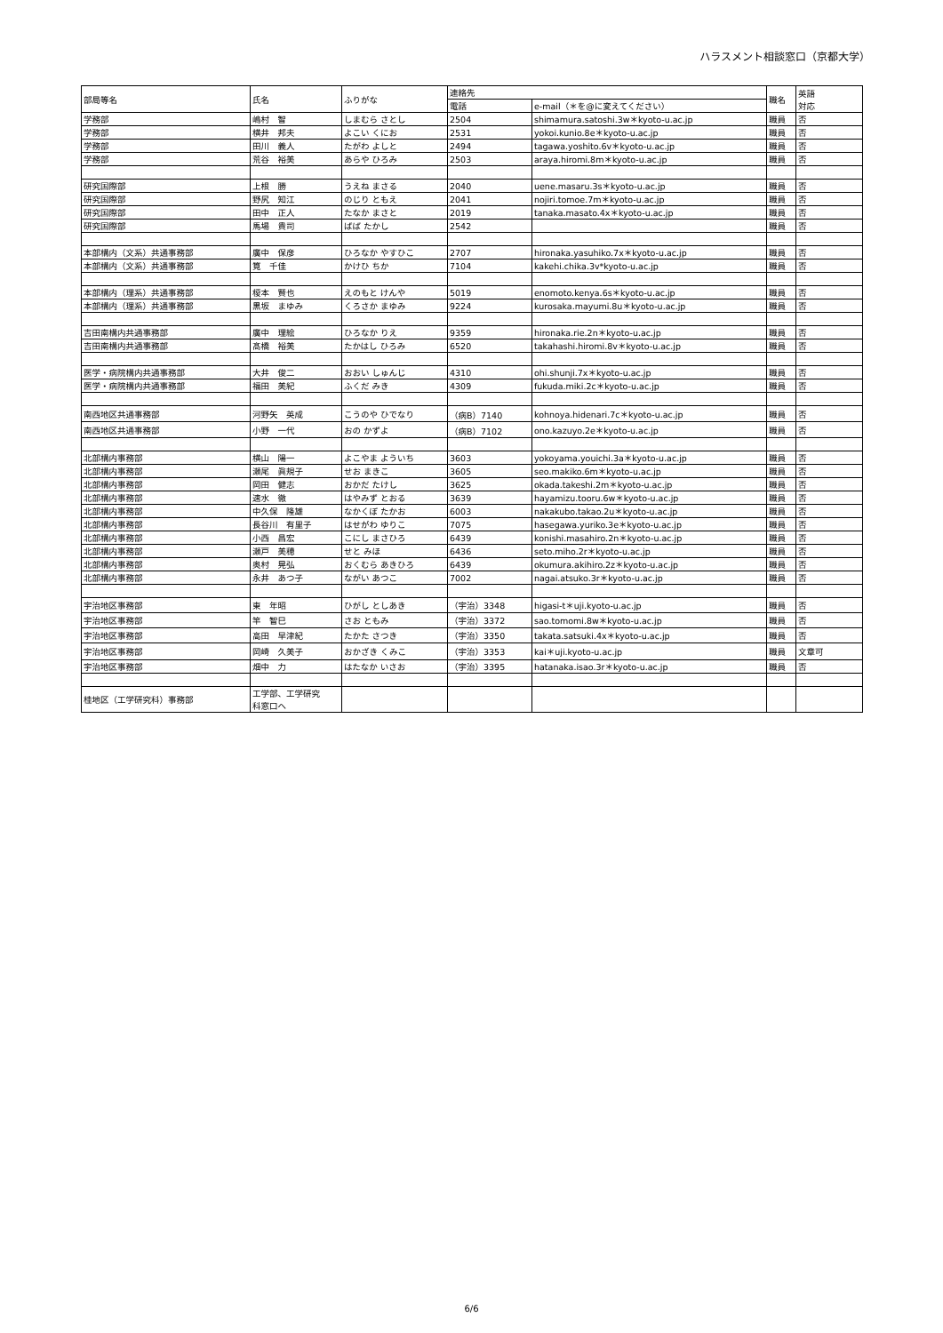ハラスメント相談窓口（京都大学）
| 部局等名 | 氏名 | ふりがな | 連絡先 | | 職名 | 英語 対応 |
| --- | --- | --- | --- | --- | --- | --- |
| | | | 電話 | e-mail（＊を@に変えてください） | | |
| 学務部 | 嶋村 智 | しまむら さとし | 2504 | shimamura.satoshi.3w＊kyoto-u.ac.jp | 職員 | 否 |
| 学務部 | 横井 邦夫 | よこい くにお | 2531 | yokoi.kunio.8e＊kyoto-u.ac.jp | 職員 | 否 |
| 学務部 | 田川 義人 | たがわ よしと | 2494 | tagawa.yoshito.6v＊kyoto-u.ac.jp | 職員 | 否 |
| 学務部 | 荒谷 裕美 | あらや ひろみ | 2503 | araya.hiromi.8m＊kyoto-u.ac.jp | 職員 | 否 |
| 研究国際部 | 上根 勝 | うえね まさる | 2040 | uene.masaru.3s＊kyoto-u.ac.jp | 職員 | 否 |
| 研究国際部 | 野尻 知江 | のじり ともえ | 2041 | nojiri.tomoe.7m＊kyoto-u.ac.jp | 職員 | 否 |
| 研究国際部 | 田中 正人 | たなか まさと | 2019 | tanaka.masato.4x＊kyoto-u.ac.jp | 職員 | 否 |
| 研究国際部 | 馬場 貴司 | ばば たかし | 2542 | | 職員 | 否 |
| 本部構内（文系）共通事務部 | 廣中 保彦 | ひろなか やすひこ | 2707 | hironaka.yasuhiko.7x＊kyoto-u.ac.jp | 職員 | 否 |
| 本部構内（文系）共通事務部 | 筧 千佳 | かけひ ちか | 7104 | kakehi.chika.3v*kyoto-u.ac.jp | 職員 | 否 |
| 本部構内（理系）共通事務部 | 榎本 賢也 | えのもと けんや | 5019 | enomoto.kenya.6s＊kyoto-u.ac.jp | 職員 | 否 |
| 本部構内（理系）共通事務部 | 黒坂 まゆみ | くろさか まゆみ | 9224 | kurosaka.mayumi.8u＊kyoto-u.ac.jp | 職員 | 否 |
| 吉田南構内共通事務部 | 廣中 理絵 | ひろなか りえ | 9359 | hironaka.rie.2n＊kyoto-u.ac.jp | 職員 | 否 |
| 吉田南構内共通事務部 | 髙橋 裕美 | たかはし ひろみ | 6520 | takahashi.hiromi.8v＊kyoto-u.ac.jp | 職員 | 否 |
| 医学・病院構内共通事務部 | 大井 俊二 | おおい しゅんじ | 4310 | ohi.shunji.7x＊kyoto-u.ac.jp | 職員 | 否 |
| 医学・病院構内共通事務部 | 福田 美紀 | ふくだ みき | 4309 | fukuda.miki.2c＊kyoto-u.ac.jp | 職員 | 否 |
| 南西地区共通事務部 | 河野矢 英成 | こうのや ひでなり | （病B）7140 | kohnoya.hidenari.7c＊kyoto-u.ac.jp | 職員 | 否 |
| 南西地区共通事務部 | 小野 一代 | おの かずよ | （病B）7102 | ono.kazuyo.2e＊kyoto-u.ac.jp | 職員 | 否 |
| 北部構内事務部 | 横山 陽一 | よこやま よういち | 3603 | yokoyama.youichi.3a＊kyoto-u.ac.jp | 職員 | 否 |
| 北部構内事務部 | 瀬尾 眞規子 | せお まきこ | 3605 | seo.makiko.6m＊kyoto-u.ac.jp | 職員 | 否 |
| 北部構内事務部 | 岡田 健志 | おかだ たけし | 3625 | okada.takeshi.2m＊kyoto-u.ac.jp | 職員 | 否 |
| 北部構内事務部 | 速水 徹 | はやみず とおる | 3639 | hayamizu.tooru.6w＊kyoto-u.ac.jp | 職員 | 否 |
| 北部構内事務部 | 中久保 隆雄 | なかくぼ たかお | 6003 | nakakubo.takao.2u＊kyoto-u.ac.jp | 職員 | 否 |
| 北部構内事務部 | 長谷川 有里子 | はせがわ ゆりこ | 7075 | hasegawa.yuriko.3e＊kyoto-u.ac.jp | 職員 | 否 |
| 北部構内事務部 | 小西 昌宏 | こにし まさひろ | 6439 | konishi.masahiro.2n＊kyoto-u.ac.jp | 職員 | 否 |
| 北部構内事務部 | 瀬戸 美穂 | せと みほ | 6436 | seto.miho.2r＊kyoto-u.ac.jp | 職員 | 否 |
| 北部構内事務部 | 奥村 晃弘 | おくむら あきひろ | 6439 | okumura.akihiro.2z＊kyoto-u.ac.jp | 職員 | 否 |
| 北部構内事務部 | 永井 あつ子 | ながい あつこ | 7002 | nagai.atsuko.3r＊kyoto-u.ac.jp | 職員 | 否 |
| 宇治地区事務部 | 東 年昭 | ひがし としあき | （宇治）3348 | higasi-t＊uji.kyoto-u.ac.jp | 職員 | 否 |
| 宇治地区事務部 | 竿 智巳 | さお ともみ | （宇治）3372 | sao.tomomi.8w＊kyoto-u.ac.jp | 職員 | 否 |
| 宇治地区事務部 | 高田 早津紀 | たかた さつき | （宇治）3350 | takata.satsuki.4x＊kyoto-u.ac.jp | 職員 | 否 |
| 宇治地区事務部 | 岡崎 久美子 | おかざき くみこ | （宇治）3353 | kai＊uji.kyoto-u.ac.jp | 職員 | 文章可 |
| 宇治地区事務部 | 畑中 力 | はたなか いさお | （宇治）3395 | hatanaka.isao.3r＊kyoto-u.ac.jp | 職員 | 否 |
| 桂地区（工学研究科）事務部 | 工学部、工学研究 科窓口へ | | | | | |
6/6